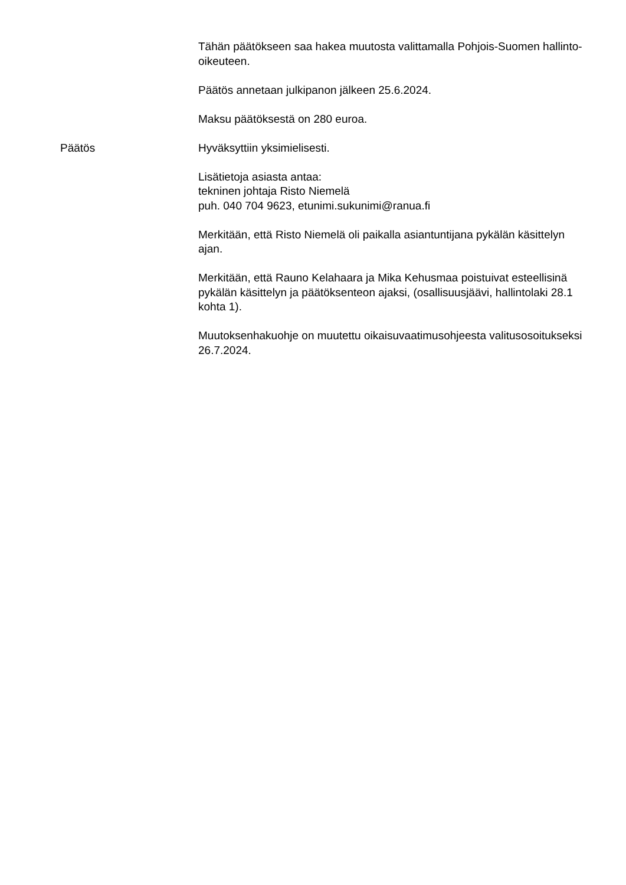Tähän päätökseen saa hakea muutosta valittamalla Pohjois-Suomen hallinto-oikeuteen.
Päätös annetaan julkipanon jälkeen 25.6.2024.
Maksu päätöksestä on 280 euroa.
Päätös Hyväksyttiin yksimielisesti.
Lisätietoja asiasta antaa:
tekninen johtaja Risto Niemelä
puh. 040 704 9623, etunimi.sukunimi@ranua.fi
Merkitään, että Risto Niemelä oli paikalla asiantuntijana pykälän käsittelyn ajan.
Merkitään, että Rauno Kelahaara ja Mika Kehusmaa poistuivat esteellisinä pykälän käsittelyn ja päätöksenteon ajaksi, (osallisuusjäävi, hallintolaki 28.1 kohta 1).
Muutoksenhakuohje on muutettu oikaisuvaatimusohjeesta valitusosoitukseksi 26.7.2024.